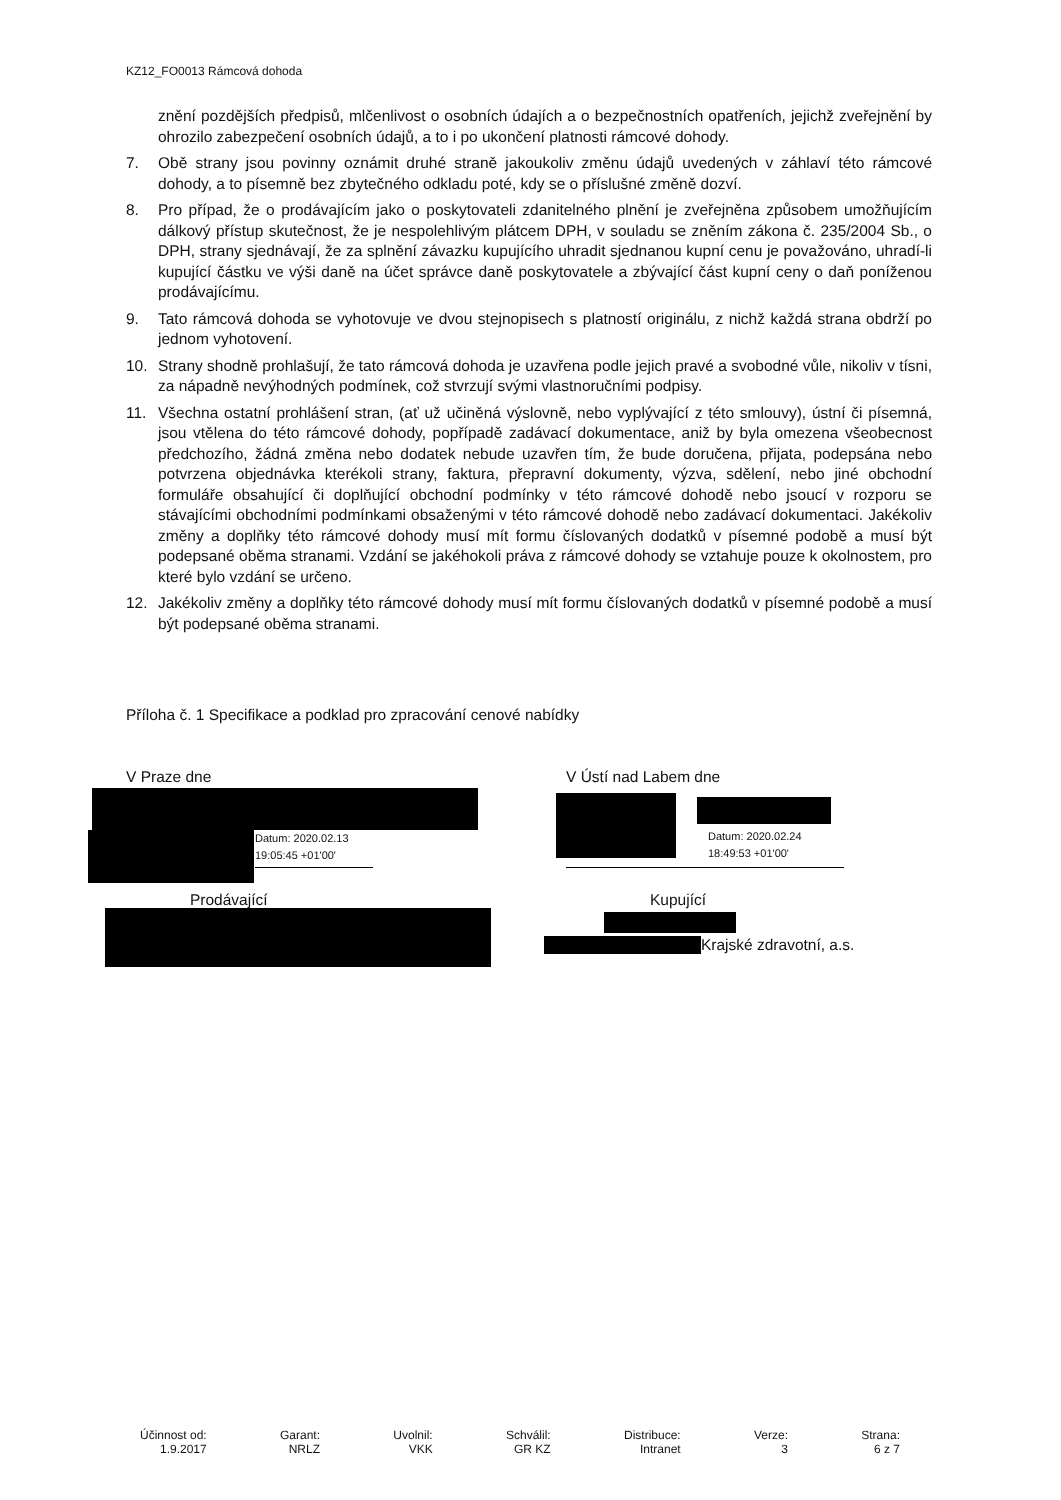KZ12_FO0013 Rámcová dohoda
znění pozdějších předpisů, mlčenlivost o osobních údajích a o bezpečnostních opatřeních, jejichž zveřejnění by ohrozilo zabezpečení osobních údajů, a to i po ukončení platnosti rámcové dohody.
7. Obě strany jsou povinny oznámit druhé straně jakoukoliv změnu údajů uvedených v záhlaví této rámcové dohody, a to písemně bez zbytečného odkladu poté, kdy se o příslušné změně dozví.
8. Pro případ, že o prodávajícím jako o poskytovateli zdanitelného plnění je zveřejněna způsobem umožňujícím dálkový přístup skutečnost, že je nespolehlivým plátcem DPH, v souladu se zněním zákona č. 235/2004 Sb., o DPH, strany sjednávají, že za splnění závazku kupujícího uhradit sjednanou kupní cenu je považováno, uhradí-li kupující částku ve výši daně na účet správce daně poskytovatele a zbývající část kupní ceny o daň poníženou prodávajícímu.
9. Tato rámcová dohoda se vyhotovuje ve dvou stejnopisech s platností originálu, z nichž každá strana obdrží po jednom vyhotovení.
10. Strany shodně prohlašují, že tato rámcová dohoda je uzavřena podle jejich pravé a svobodné vůle, nikoliv v tísni, za nápadně nevýhodných podmínek, což stvrzují svými vlastnoručními podpisy.
11. Všechna ostatní prohlášení stran, (ať už učiněná výslovně, nebo vyplývající z této smlouvy), ústní či písemná, jsou vtělena do této rámcové dohody, popřípadě zadávací dokumentace, aniž by byla omezena všeobecnost předchozího, žádná změna nebo dodatek nebude uzavřen tím, že bude doručena, přijata, podepsána nebo potvrzena objednávka kterékoli strany, faktura, přepravní dokumenty, výzva, sdělení, nebo jiné obchodní formuláře obsahující či doplňující obchodní podmínky v této rámcové dohodě nebo jsoucí v rozporu se stávajícími obchodními podmínkami obsaženými v této rámcové dohodě nebo zadávací dokumentaci. Jakékoliv změny a doplňky této rámcové dohody musí mít formu číslovaných dodatků v písemné podobě a musí být podepsané oběma stranami. Vzdání se jakéhokoli práva z rámcové dohody se vztahuje pouze k okolnostem, pro které bylo vzdání se určeno.
12. Jakékoliv změny a doplňky této rámcové dohody musí mít formu číslovaných dodatků v písemné podobě a musí být podepsané oběma stranami.
Příloha č. 1 Specifikace a podklad pro zpracování cenové nabídky
V Praze dne V Ústí nad Labem dne
Datum: 2020.02.13
19:05:45 +01'00'
Datum: 2020.02.24
18:49:53 +01'00'
Prodávající Kupující
Krajské zdravotní, a.s.
Účinnost od:
1.9.2017
Garant:
NRLZ
Uvolnil:
VKK
Schválil:
GR KZ
Distribuce:
Intranet
Verze:
3
Strana:
6 z 7